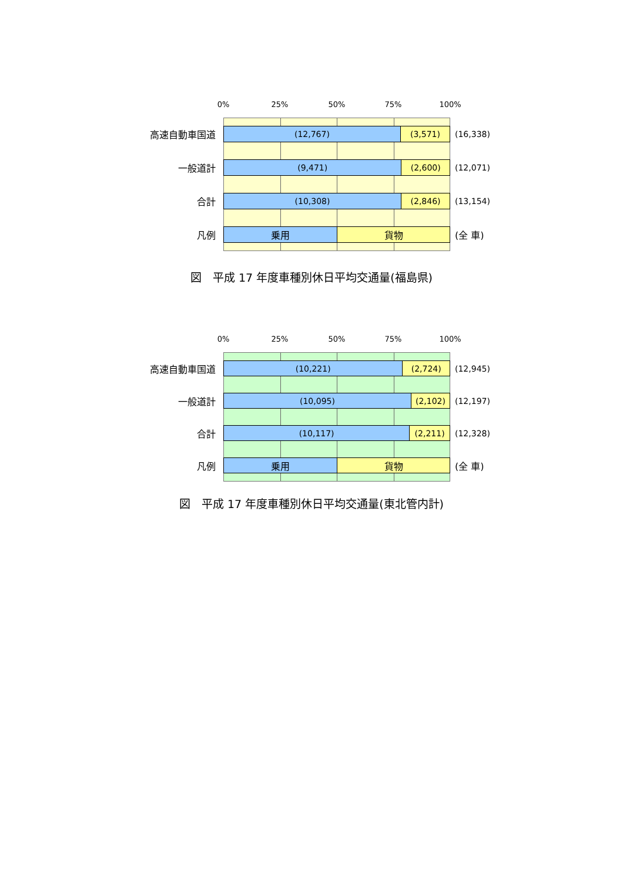0% 25% 50% 75% 100%
高速自動車国道
(12,767) (3,571)
(16,338)
一般道計
(9,471) (2,600)
(12,071)
合計
(10,308) (2,846)
(13,154)
凡例
乗用 貨物
(全 車)
図　平成 17 年度車種別休日平均交通量(福島県)
0% 25% 50% 75% 100%
高速自動車国道
(10,221) (2,724)
(12,945)
一般道計
(10,095) (2,102)
(12,197)
合計
(10,117) (2,211)
(12,328)
凡例
乗用 貨物
(全 車)
図　平成 17 年度車種別休日平均交通量(東北管内計)